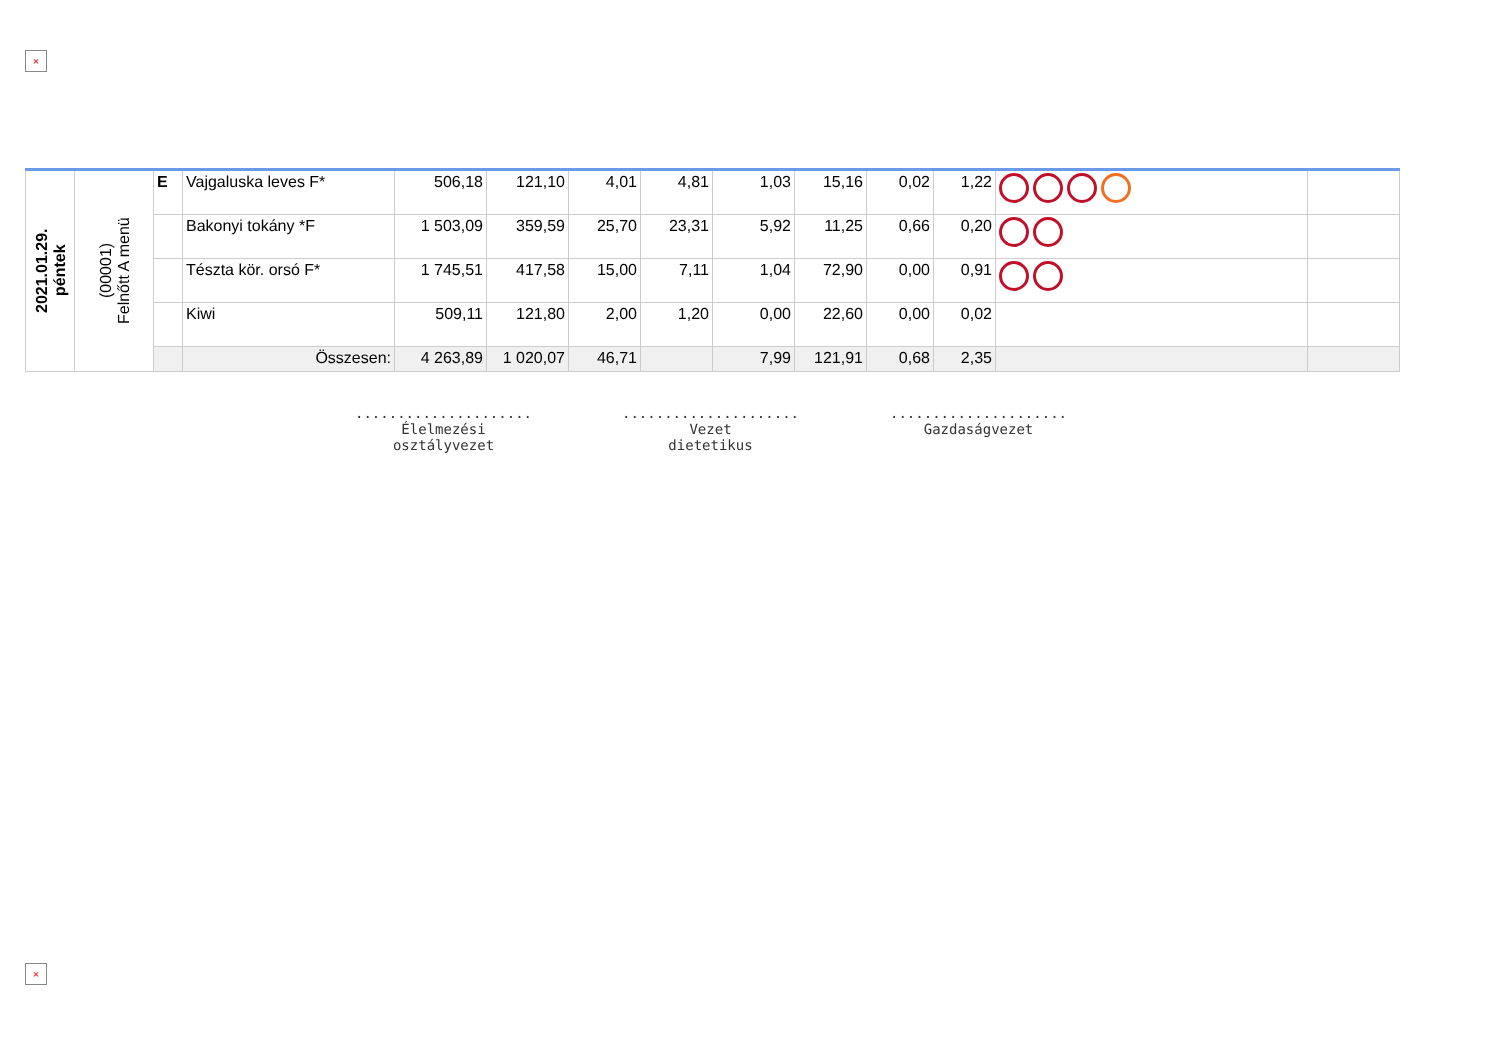×
| 2021.01.29. péntek | (00001) Felnőtt A menü | E | Vajgaluska leves F* | 506,18 | 121,10 | 4,01 | 4,81 | 1,03 | 15,16 | 0,02 | 1,22 | | |
| | | | Bakonyi tokány *F | 1 503,09 | 359,59 | 25,70 | 23,31 | 5,92 | 11,25 | 0,66 | 0,20 | | |
| | | | Tészta kör. orsó F* | 1 745,51 | 417,58 | 15,00 | 7,11 | 1,04 | 72,90 | 0,00 | 0,91 | | |
| | | | Kiwi | 509,11 | 121,80 | 2,00 | 1,20 | 0,00 | 22,60 | 0,00 | 0,02 | | |
| | | | Összesen: | 4 263,89 | 1 020,07 | 46,71 | | 7,99 | 121,91 | 0,68 | 2,35 | | |
.....................
Élelmezési
osztályvezet
.....................
Vezet
dietetikus
.....................
Gazdaságvezet
×